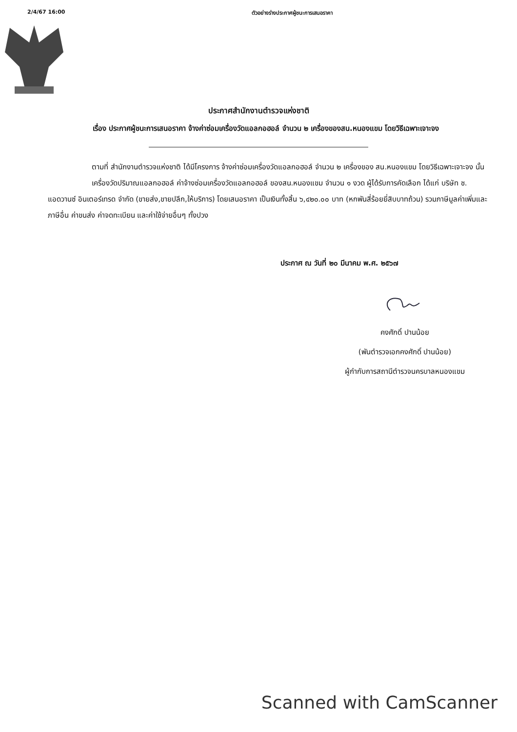2/4/67 16:00 ตัวอย่างร่างประกาศผู้ชนะการเสนอราคา
ประกาศสำนักงานตำรวจแห่งชาติ
เรื่อง ประกาศผู้ชนะการเสนอราคา จ้างค่าซ่อมเครื่องวัดแอลกอฮอล์ จำนวน ๒ เครื่องของสน.หนองแขม โดยวิธีเฉพาะเจาะจง
ตามที่ สำนักงานตำรวจแห่งชาติ ได้มีโครงการ จ้างค่าซ่อมเครื่องวัดแอลกอฮอล์ จำนวน ๒ เครื่องของ สน.หนองแขม โดยวิธีเฉพาะเจาะจง นั้น
เครื่องวัดปริมาณแอลกอฮอล์ ค่าจ้างซ่อมเครื่องวัดแอลกอฮอล์ ของสน.หนองแขม จำนวน ๑ งวด ผู้ได้รับการคัดเลือก ได้แก่ บริษัท ช. แอดวานซ์ อินเตอร์เทรด จำกัด (ขายส่ง,ขายปลีก,ให้บริการ) โดยเสนอราคา เป็นเงินทั้งสิ้น ๖,๔๒๐.๐๐ บาท (หกพันสี่ร้อยยี่สิบบาทถ้วน) รวมภาษีมูลค่าเพิ่มและภาษีอื่น ค่าขนส่ง ค่าจดทะเบียน และค่าใช้จ่ายอื่นๆ ทั้งปวง
ประกาศ ณ วันที่ ๒๐ มีนาคม พ.ศ. ๒๕๖๗
คงศักดิ์ ปานน้อย
(พันตำรวจเอกคงศักดิ์ ปานน้อย)
ผู้กำกับการสถานีตำรวจนครบาลหนองแขม
Scanned with CamScanner